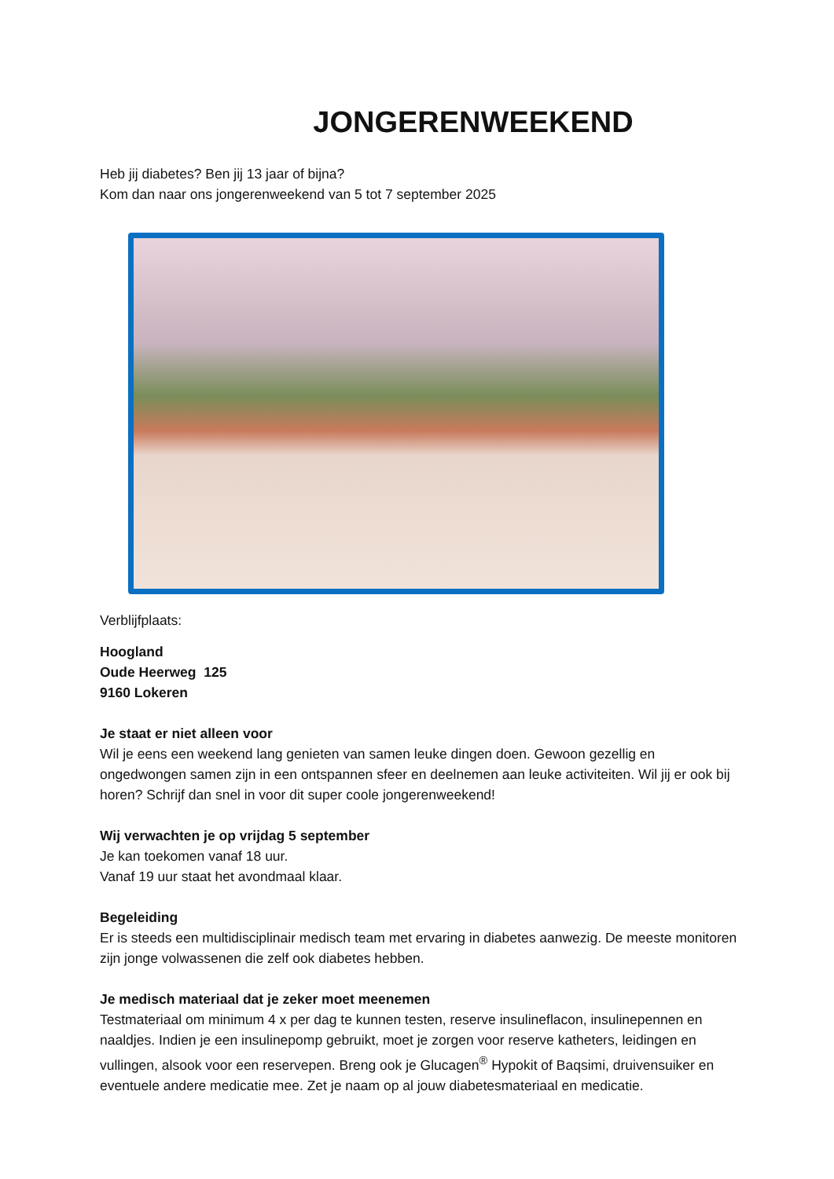JONGERENWEEKEND
Heb jij diabetes? Ben jij 13 jaar of bijna?
Kom dan naar ons jongerenweekend van 5 tot 7 september 2025
Verblijfplaats:
Hoogland
Oude Heerweg 125
9160 Lokeren
Je staat er niet alleen voor
Wil je eens een weekend lang genieten van samen leuke dingen doen. Gewoon gezellig en ongedwongen samen zijn in een ontspannen sfeer en deelnemen aan leuke activiteiten. Wil jij er ook bij horen? Schrijf dan snel in voor dit super coole jongerenweekend!
Wij verwachten je op vrijdag 5 september
Je kan toekomen vanaf 18 uur.
Vanaf 19 uur staat het avondmaal klaar.
Begeleiding
Er is steeds een multidisciplinair medisch team met ervaring in diabetes aanwezig. De meeste monitoren zijn jonge volwassenen die zelf ook diabetes hebben.
Je medisch materiaal dat je zeker moet meenemen
Testmateriaal om minimum 4 x per dag te kunnen testen, reserve insulineflacon, insulinepennen en naaldjes. Indien je een insulinepomp gebruikt, moet je zorgen voor reserve katheters, leidingen en vullingen, alsook voor een reservepen. Breng ook je Glucagen<sup>®</sup> Hypokit of Baqsimi, druivensuiker en eventuele andere medicatie mee. Zet je naam op al jouw diabetesmateriaal en medicatie.